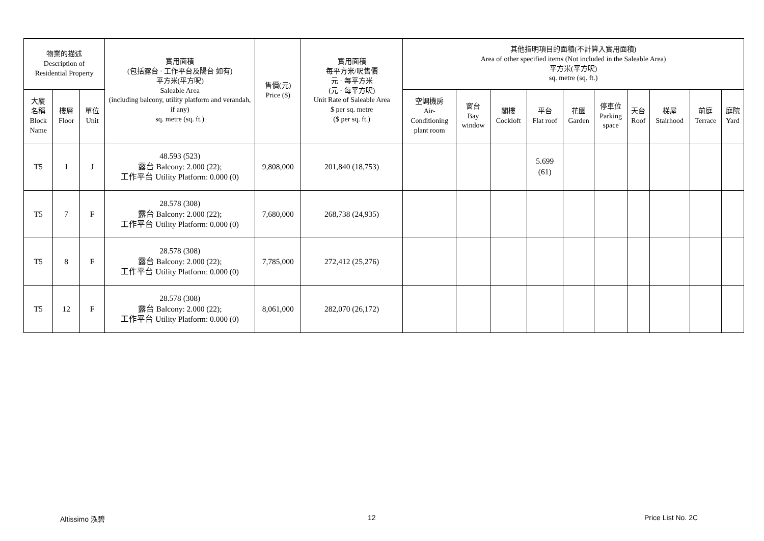| 物業的描述 Description of Residential Property | | | 實用面積 (包括露台 · 工作平台及陽台 如有) 平方米(平方呎) Saleable Area (including balcony, utility platform and verandah, if any) sq. metre (sq. ft.) | 售價(元) Price ($) | 實用面積 每平方米/呎售價 元 · 每平方米 (元 · 每平方呎) Unit Rate of Saleable Area $ per sq. metre ($ per sq. ft.) | 其他指明項目的面積(不計算入實用面積) Area of other specified items (Not included in the Saleable Area) 平方米(平方呎) sq. metre (sq. ft.) | | | | | | | | | |
| --- | --- | --- | --- | --- | --- | --- | --- | --- | --- | --- | --- | --- | --- | --- | --- |
| 大廈 名稱 Block Name | 樓層 Floor | 單位 Unit | | | | 空調機房 Air- Conditioning plant room | 窗台 Bay window | 閣樓 Cockloft | 平台 Flat roof | 花園 Garden | 停車位 Parking space | 天台 Roof | 梯屋 Stairhood | 前庭 Terrace | 庭院 Yard |
| T5 | 1 | J | 48.593 (523) 露台 Balcony: 2.000 (22); 工作平台 Utility Platform: 0.000 (0) | 9,808,000 | 201,840 (18,753) | | | | 5.699 (61) | | | | | | |
| T5 | 7 | F | 28.578 (308) 露台 Balcony: 2.000 (22); 工作平台 Utility Platform: 0.000 (0) | 7,680,000 | 268,738 (24,935) | | | | | | | | | | |
| T5 | 8 | F | 28.578 (308) 露台 Balcony: 2.000 (22); 工作平台 Utility Platform: 0.000 (0) | 7,785,000 | 272,412 (25,276) | | | | | | | | | | |
| T5 | 12 | F | 28.578 (308) 露台 Balcony: 2.000 (22); 工作平台 Utility Platform: 0.000 (0) | 8,061,000 | 282,070 (26,172) | | | | | | | | | | |
Altissimo 泓碧 12 Price List No. 2C